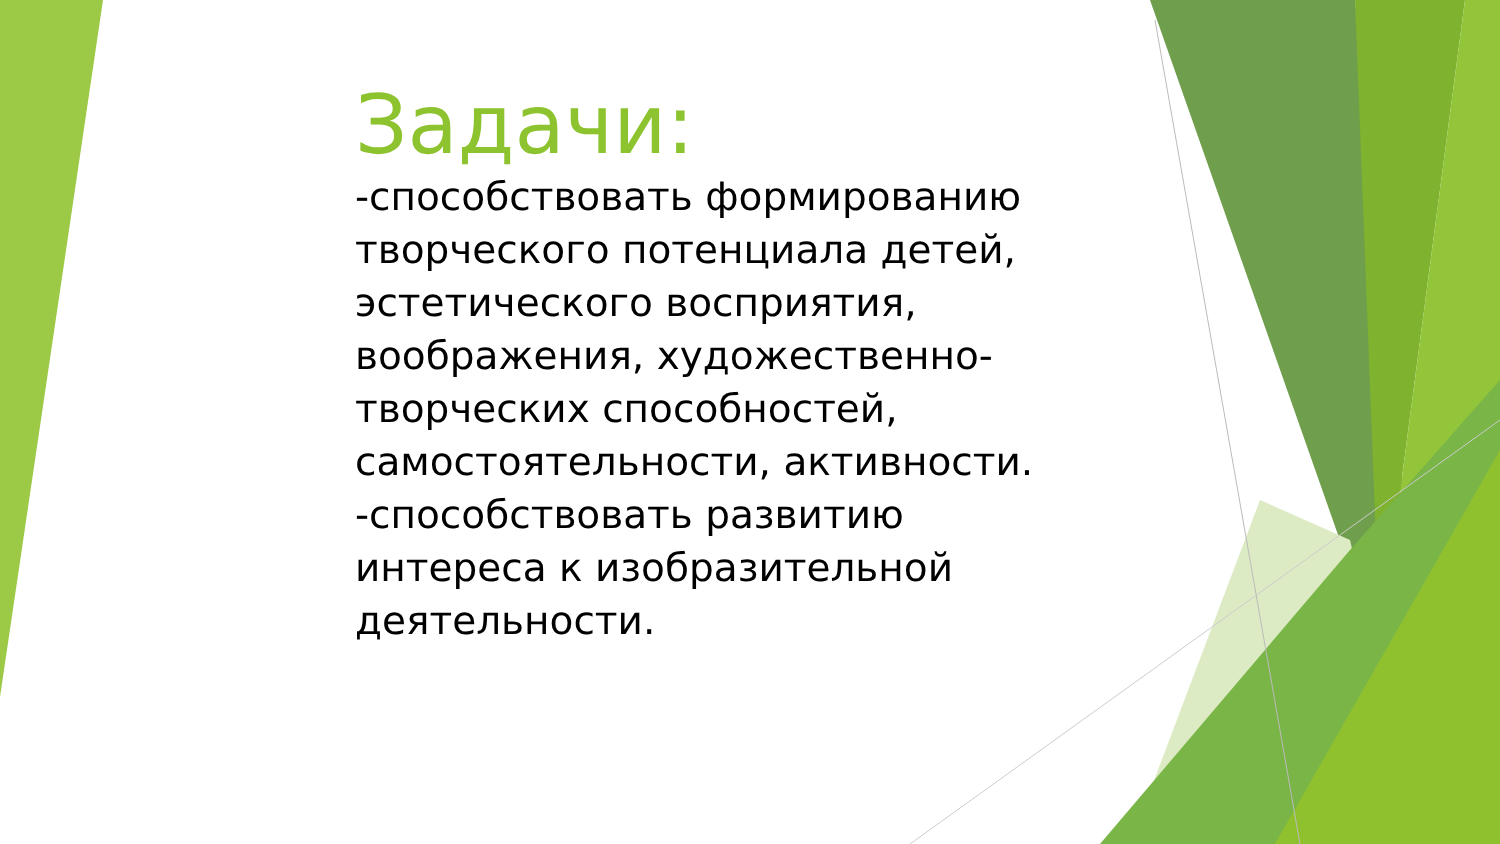Задачи:
-способствовать формированию творческого потенциала детей, эстетического восприятия, воображения, художественно-творческих способностей, самостоятельности, активности.
-способствовать развитию интереса к изобразительной деятельности.